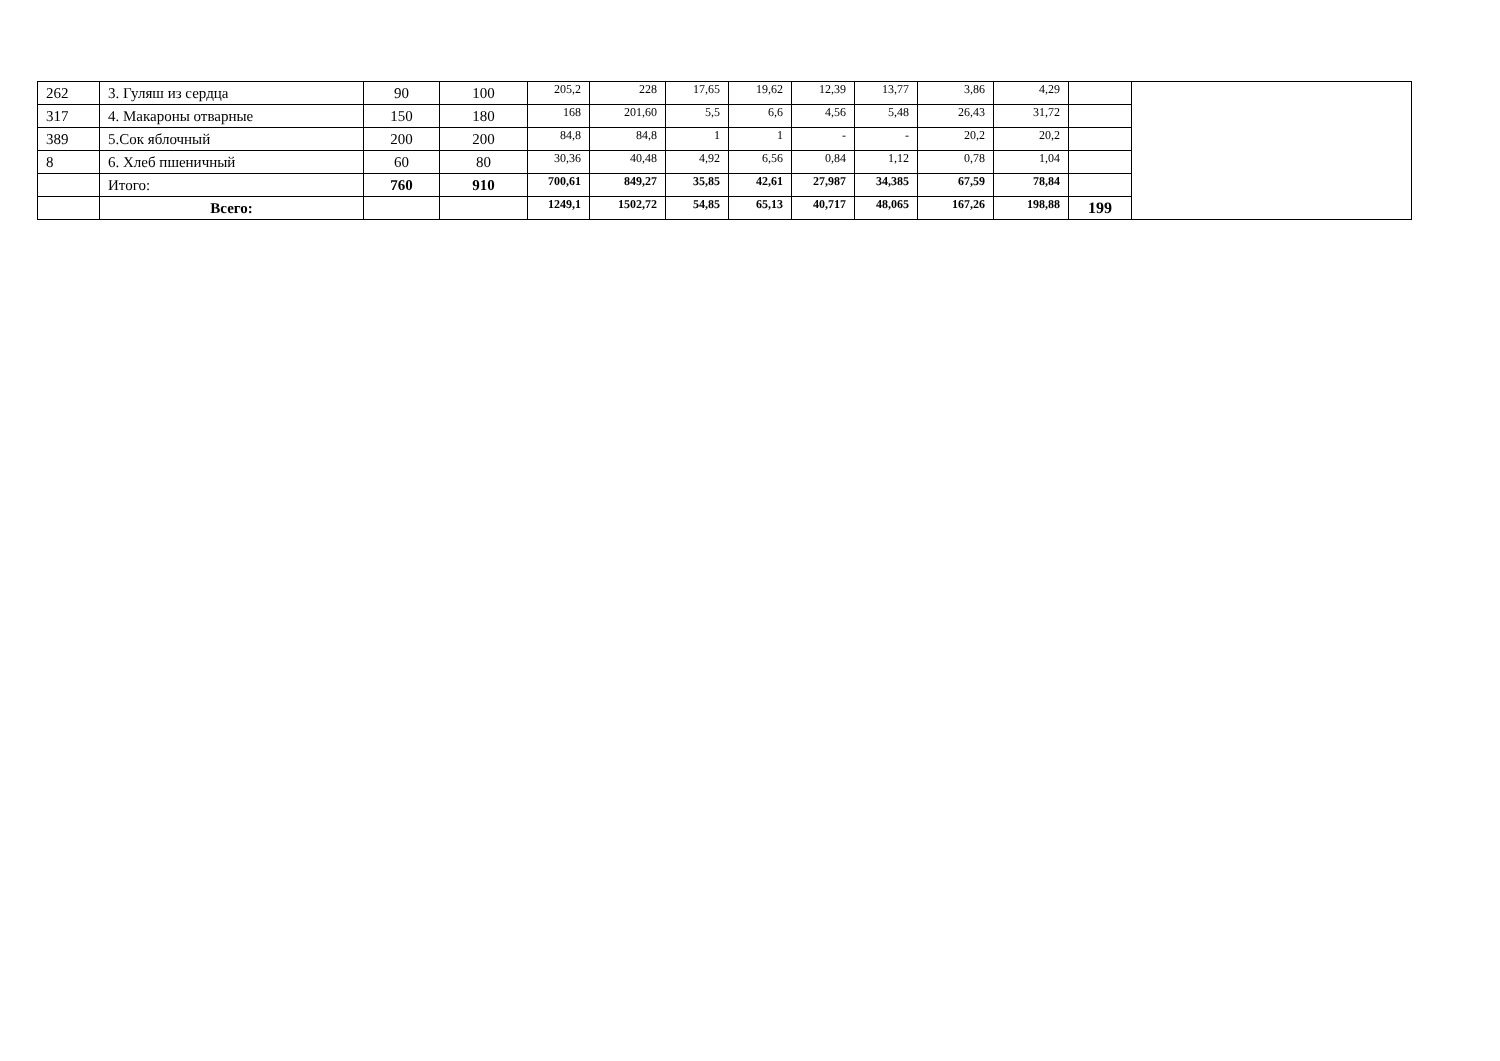| 262 | 3. Гуляш из сердца | 90 | 100 | 205,2 | 228 | 17,65 | 19,62 | 12,39 | 13,77 | 3,86 | 4,29 | | |
| 317 | 4. Макароны отварные | 150 | 180 | 168 | 201,60 | 5,5 | 6,6 | 4,56 | 5,48 | 26,43 | 31,72 | | |
| 389 | 5.Сок яблочный | 200 | 200 | 84,8 | 84,8 | 1 | 1 | - | - | 20,2 | 20,2 | | |
| 8 | 6. Хлеб пшеничный | 60 | 80 | 30,36 | 40,48 | 4,92 | 6,56 | 0,84 | 1,12 | 0,78 | 1,04 | | |
| | Итого: | 760 | 910 | 700,61 | 849,27 | 35,85 | 42,61 | 27,987 | 34,385 | 67,59 | 78,84 | | |
| | Всего: | | | 1249,1 | 1502,72 | 54,85 | 65,13 | 40,717 | 48,065 | 167,26 | 198,88 | 199 | |